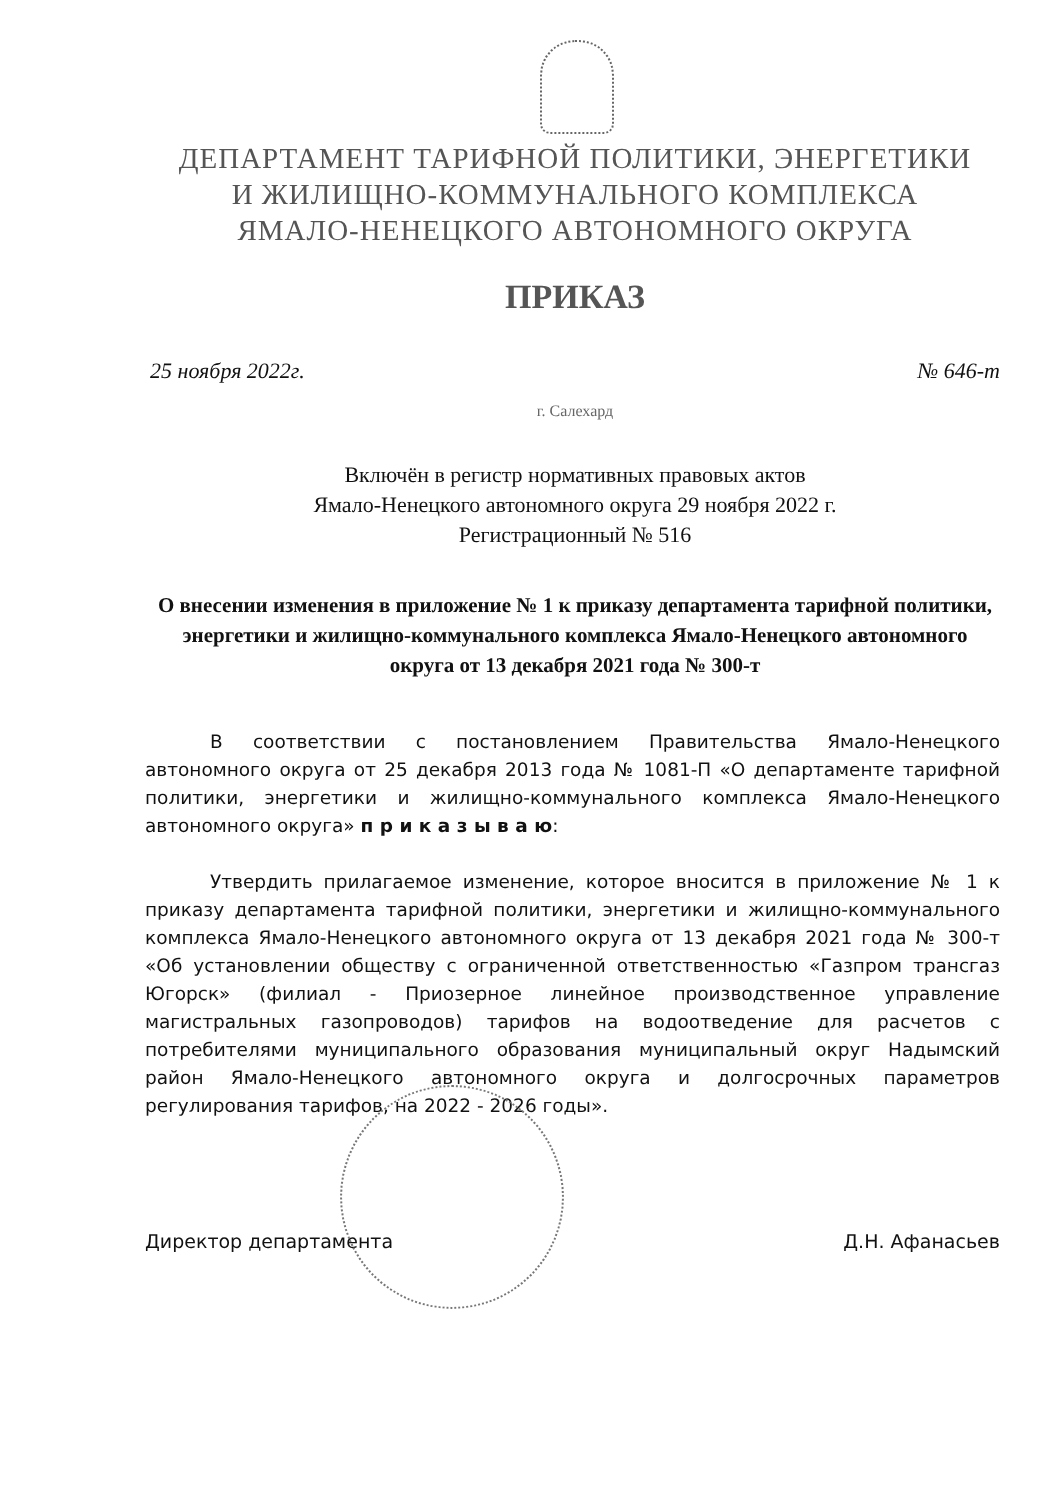ДЕПАРТАМЕНТ ТАРИФНОЙ ПОЛИТИКИ, ЭНЕРГЕТИКИ
И ЖИЛИЩНО-КОММУНАЛЬНОГО КОМПЛЕКСА
ЯМАЛО-НЕНЕЦКОГО АВТОНОМНОГО ОКРУГА
ПРИКАЗ
25 ноября 2022г. № 646-т
г. Салехард
Включён в регистр нормативных правовых актов
Ямало-Ненецкого автономного округа 29 ноября 2022 г.
Регистрационный № 516
О внесении изменения в приложение № 1 к приказу департамента тарифной политики, энергетики и жилищно-коммунального комплекса Ямало-Ненецкого автономного округа от 13 декабря 2021 года № 300-т
В соответствии с постановлением Правительства Ямало-Ненецкого автономного округа от 25 декабря 2013 года № 1081-П «О департаменте тарифной политики, энергетики и жилищно-коммунального комплекса Ямало-Ненецкого автономного округа» п р и к а з ы в а ю:
Утвердить прилагаемое изменение, которое вносится в приложение № 1 к приказу департамента тарифной политики, энергетики и жилищно-коммунального комплекса Ямало-Ненецкого автономного округа от 13 декабря 2021 года № 300-т «Об установлении обществу с ограниченной ответственностью «Газпром трансгаз Югорск» (филиал - Приозерное линейное производственное управление магистральных газопроводов) тарифов на водоотведение для расчетов с потребителями муниципального образования муниципальный округ Надымский район Ямало-Ненецкого автономного округа и долгосрочных параметров регулирования тарифов, на 2022 - 2026 годы».
Директор департамента Д.Н. Афанасьев